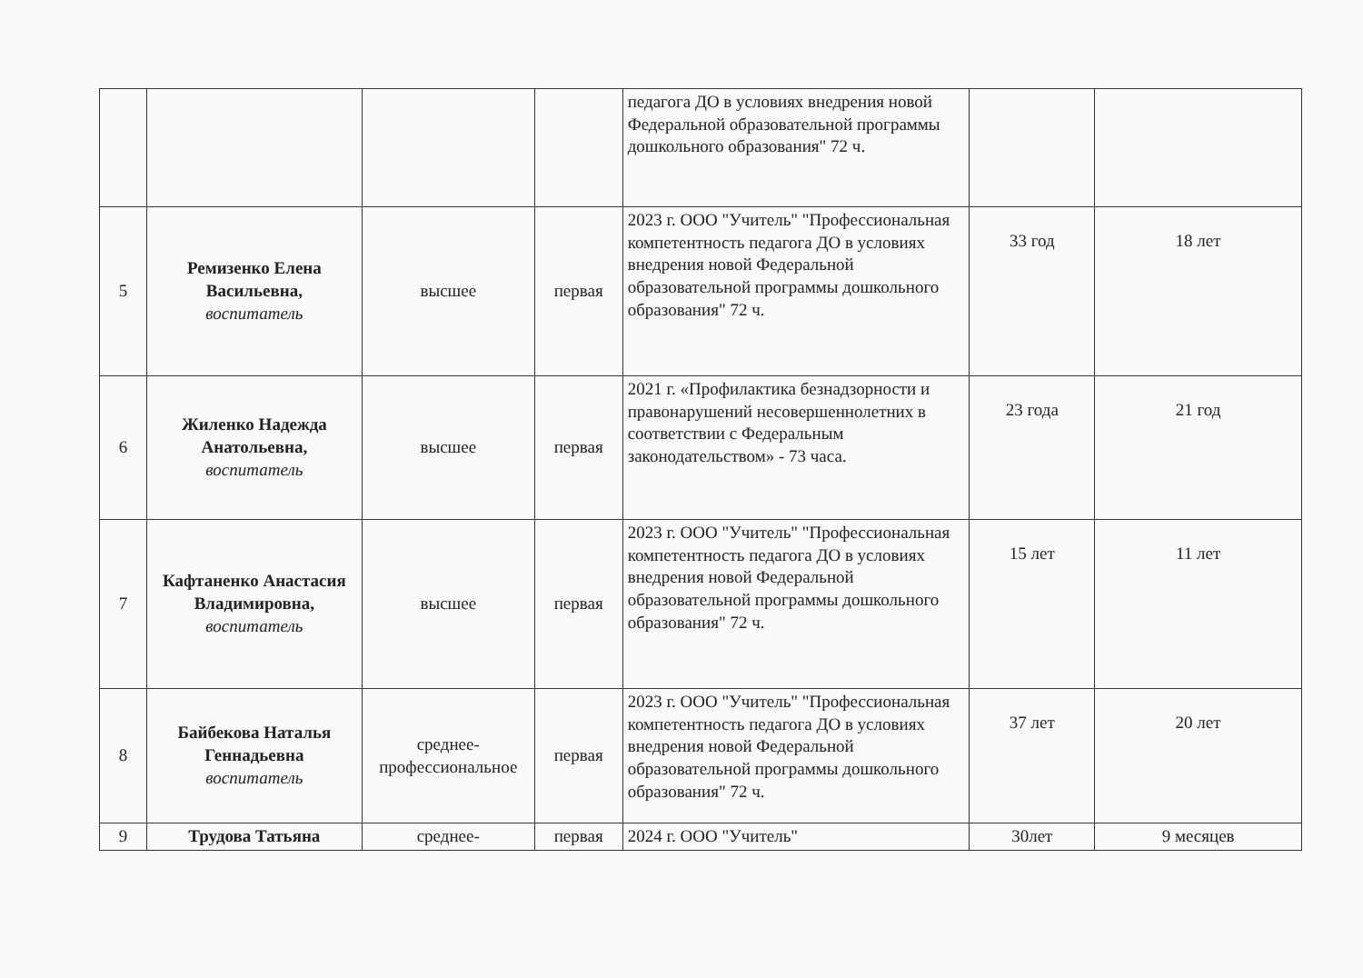| | | | | педагога ДО в условиях внедрения новой Федеральной образовательной программы дошкольного образования" 72 ч. | | |
| 5 | Ремизенко Елена Васильевна, воспитатель | высшее | первая | 2023 г. ООО "Учитель" "Профессиональная компетентность педагога ДО в условиях внедрения новой Федеральной образовательной программы дошкольного образования" 72 ч. | 33 год | 18 лет |
| 6 | Жиленко Надежда Анатольевна, воспитатель | высшее | первая | 2021 г. «Профилактика безнадзорности и правонарушений несовершеннолетних в соответствии с Федеральным законодательством» - 73 часа. | 23 года | 21 год |
| 7 | Кафтаненко Анастасия Владимировна, воспитатель | высшее | первая | 2023 г. ООО "Учитель" "Профессиональная компетентность педагога ДО в условиях внедрения новой Федеральной образовательной программы дошкольного образования" 72 ч. | 15 лет | 11 лет |
| 8 | Байбекова Наталья Геннадьевна воспитатель | среднее-профессиональное | первая | 2023 г. ООО "Учитель" "Профессиональная компетентность педагога ДО в условиях внедрения новой Федеральной образовательной программы дошкольного образования" 72 ч. | 37 лет | 20 лет |
| 9 | Трудова Татьяна | среднее- | первая | 2024 г. ООО "Учитель" | 30лет | 9 месяцев |